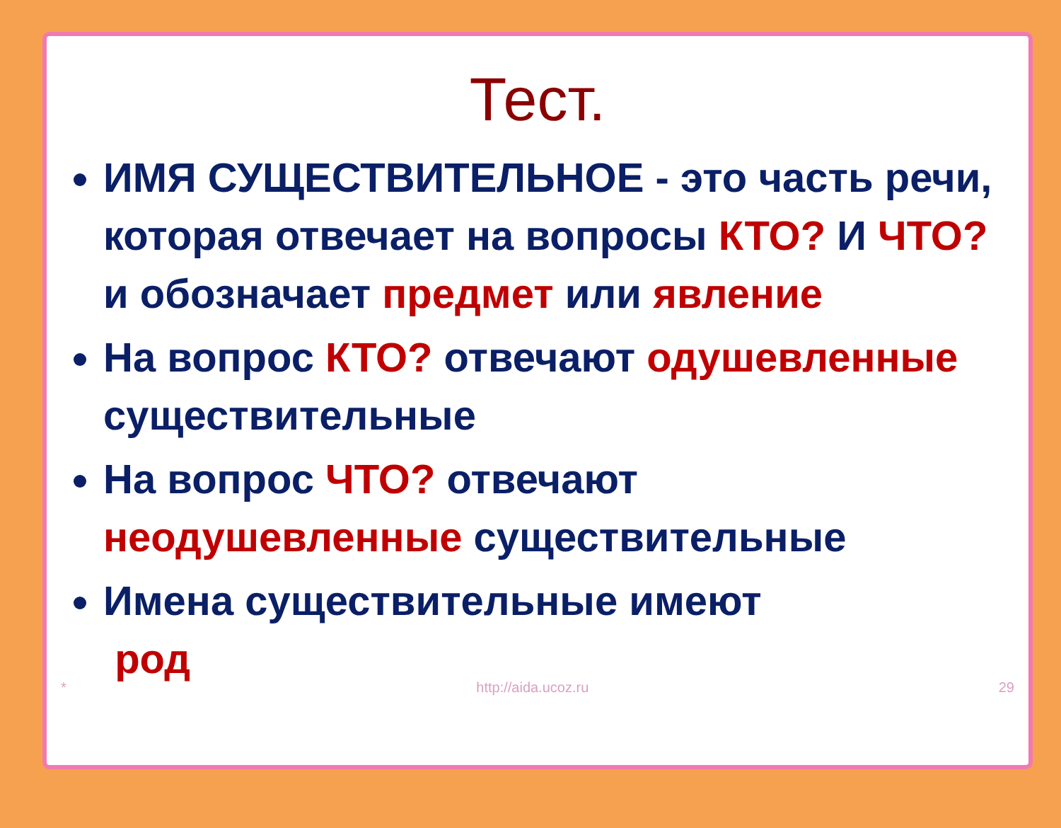Тест.
ИМЯ СУЩЕСТВИТЕЛЬНОЕ - это часть речи, которая отвечает на вопросы КТО? И ЧТО? и обозначает предмет или явление
На вопрос КТО? отвечают одушевленные существительные
На вопрос ЧТО? отвечают неодушевленные существительные
Имена существительные имеют
род
* http://aida.ucoz.ru 29